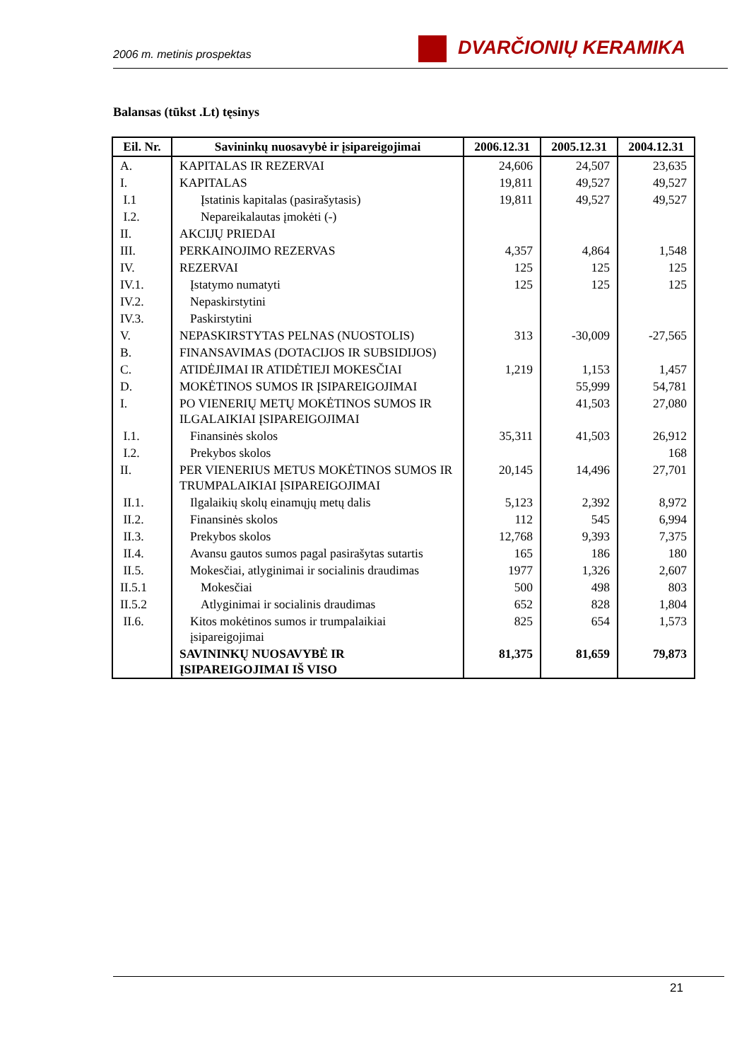2006 m. metinis prospektas
DVARČIONIŲ KERAMIKA
Balansas (tūkst .Lt) tęsinys
| Eil. Nr. | Savininkų nuosavybė ir įsipareigojimai | 2006.12.31 | 2005.12.31 | 2004.12.31 |
| --- | --- | --- | --- | --- |
| A. | KAPITALAS IR REZERVAI | 24,606 | 24,507 | 23,635 |
| I. | KAPITALAS | 19,811 | 49,527 | 49,527 |
| I.1 | Įstatinis kapitalas (pasirašytasis) | 19,811 | 49,527 | 49,527 |
| I.2. | Nepareikalautas įmokėti (-) | | | |
| II. | AKCIJŲ PRIEDAI | | | |
| III. | PERKAINOJIMO REZERVAS | 4,357 | 4,864 | 1,548 |
| IV. | REZERVAI | 125 | 125 | 125 |
| IV.1. | Įstatymo numatyti | 125 | 125 | 125 |
| IV.2. | Nepaskirstytini | | | |
| IV.3. | Paskirstytini | | | |
| V. | NEPASKIRSTYTAS PELNAS (NUOSTOLIS) | 313 | -30,009 | -27,565 |
| B. | FINANSAVIMAS (DOTACIJOS IR SUBSIDIJOS) | | | |
| C. | ATIDĖJIMAI IR ATIDĖTIEJI MOKESČIAI | 1,219 | 1,153 | 1,457 |
| D. | MOKĖTINOS SUMOS IR ĮSIPAREIGOJIMAI | | 55,999 | 54,781 |
| I. | PO VIENERIŲ METŲ MOKĖTINOS SUMOS IR ILGALAIKIAI ĮSIPAREIGOJIMAI | | 41,503 | 27,080 |
| I.1. | Finansinės skolos | 35,311 | 41,503 | 26,912 |
| I.2. | Prekybos skolos | | | 168 |
| II. | PER VIENERIUS METUS MOKĖTINOS SUMOS IR TRUMPALAIKIAI ĮSIPAREIGOJIMAI | 20,145 | 14,496 | 27,701 |
| II.1. | Ilgalaikių skolų einamųjų metų dalis | 5,123 | 2,392 | 8,972 |
| II.2. | Finansinės skolos | 112 | 545 | 6,994 |
| II.3. | Prekybos skolos | 12,768 | 9,393 | 7,375 |
| II.4. | Avansu gautos sumos pagal pasirašytas sutartis | 165 | 186 | 180 |
| II.5. | Mokesčiai, atlyginimai ir socialinis draudimas | 1977 | 1,326 | 2,607 |
| II.5.1 | Mokesčiai | 500 | 498 | 803 |
| II.5.2 | Atlyginimai ir socialinis draudimas | 652 | 828 | 1,804 |
| II.6. | Kitos mokėtinos sumos ir trumpalaikiai įsipareigojimai | 825 | 654 | 1,573 |
| | SAVININKŲ NUOSAVYBĖ IR ĮSIPAREIGOJIMAI IŠ VISO | 81,375 | 81,659 | 79,873 |
21